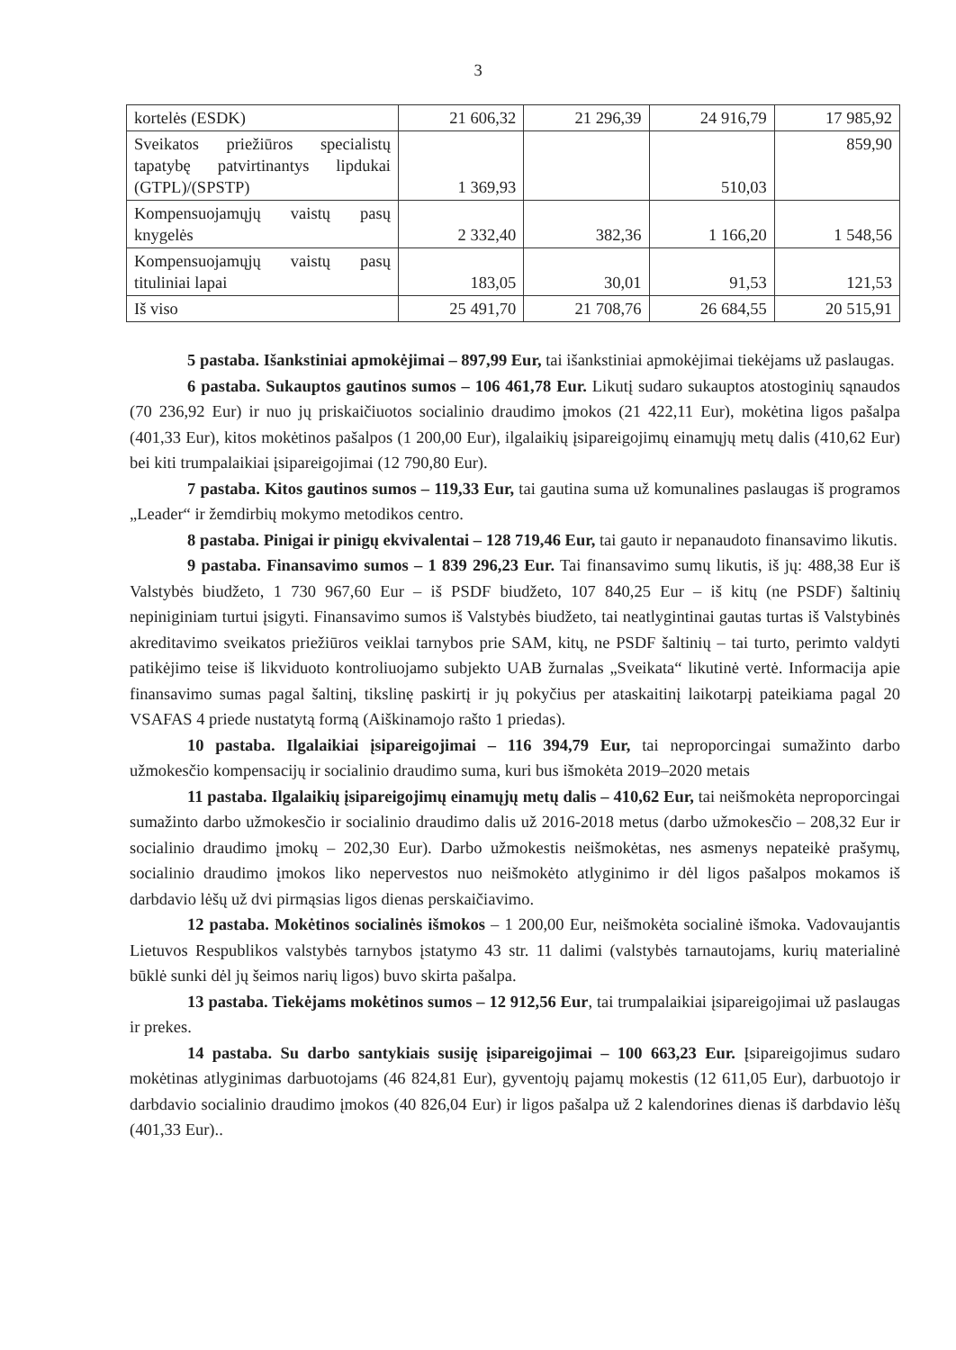3
| kortelės (ESDK) | 21 606,32 | 21 296,39 | 24 916,79 | 17 985,92 |
| Sveikatos priežiūros specialistų tapatybę patvirtinantys lipdukai (GTPL)/(SPSTP) | 1 369,93 | | 510,03 | 859,90 |
| Kompensuojamųjų vaistų pasų knygelės | 2 332,40 | 382,36 | 1 166,20 | 1 548,56 |
| Kompensuojamųjų vaistų pasų tituliniai lapai | 183,05 | 30,01 | 91,53 | 121,53 |
| Iš viso | 25 491,70 | 21 708,76 | 26 684,55 | 20 515,91 |
5 pastaba. Išankstiniai apmokėjimai – 897,99 Eur, tai išankstiniai apmokėjimai tiekėjams už paslaugas.
6 pastaba. Sukauptos gautinos sumos – 106 461,78 Eur. Likutį sudaro sukauptos atostoginių sąnaudos (70 236,92 Eur) ir nuo jų priskaičiuotos socialinio draudimo įmokos (21 422,11 Eur), mokėtina ligos pašalpa (401,33 Eur), kitos mokėtinos pašalpos (1 200,00 Eur), ilgalaikių įsipareigojimų einamųjų metų dalis (410,62 Eur) bei kiti trumpalaikiai įsipareigojimai (12 790,80 Eur).
7 pastaba. Kitos gautinos sumos – 119,33 Eur, tai gautina suma už komunalines paslaugas iš programos „Leader“ ir žemdirbių mokymo metodikos centro.
8 pastaba. Pinigai ir pinigų ekvivalentai – 128 719,46 Eur, tai gauto ir nepanaudoto finansavimo likutis.
9 pastaba. Finansavimo sumos – 1 839 296,23 Eur. Tai finansavimo sumų likutis, iš jų: 488,38 Eur iš Valstybės biudžeto, 1 730 967,60 Eur – iš PSDF biudžeto, 107 840,25 Eur – iš kitų (ne PSDF) šaltinių nepiniginiam turtui įsigyti. Finansavimo sumos iš Valstybės biudžeto, tai neatlygintinai gautas turtas iš Valstybinės akreditavimo sveikatos priežiūros veiklai tarnybos prie SAM, kitų, ne PSDF šaltinių – tai turto, perimto valdyti patikėjimo teise iš likviduoto kontroliuojamo subjekto UAB žurnalas „Sveikata“ likutinė vertė. Informacija apie finansavimo sumas pagal šaltinį, tikslinę paskirtį ir jų pokyčius per ataskaitinį laikotarpį pateikiama pagal 20 VSAFAS 4 priede nustatytą formą (Aiškinamojo rašto 1 priedas).
10 pastaba. Ilgalaikiai įsipareigojimai – 116 394,79 Eur, tai neproporcingai sumažinto darbo užmokesčio kompensacijų ir socialinio draudimo suma, kuri bus išmokėta 2019–2020 metais
11 pastaba. Ilgalaikių įsipareigojimų einamųjų metų dalis – 410,62 Eur, tai neišmokėta neproporcingai sumažinto darbo užmokesčio ir socialinio draudimo dalis už 2016-2018 metus (darbo užmokesčio – 208,32 Eur ir socialinio draudimo įmokų – 202,30 Eur). Darbo užmokestis neišmokėtas, nes asmenys nepateikė prašymų, socialinio draudimo įmokos liko nepervestos nuo neišmokėto atlyginimo ir dėl ligos pašalpos mokamos iš darbdavio lėšų už dvi pirmąsias ligos dienas perskaičiavimo.
12 pastaba. Mokėtinos socialinės išmokos – 1 200,00 Eur, neišmokėta socialinė išmoka. Vadovaujantis Lietuvos Respublikos valstybės tarnybos įstatymo 43 str. 11 dalimi (valstybės tarnautojams, kurių materialinė būklė sunki dėl jų šeimos narių ligos) buvo skirta pašalpa.
13 pastaba. Tiekėjams mokėtinos sumos – 12 912,56 Eur, tai trumpalaikiai įsipareigojimai už paslaugas ir prekes.
14 pastaba. Su darbo santykiais susiję įsipareigojimai – 100 663,23 Eur. Įsipareigojimus sudaro mokėtinas atlyginimas darbuotojams (46 824,81 Eur), gyventojų pajamų mokestis (12 611,05 Eur), darbuotojo ir darbdavio socialinio draudimo įmokos (40 826,04 Eur) ir ligos pašalpa už 2 kalendorines dienas iš darbdavio lėšų (401,33 Eur)..